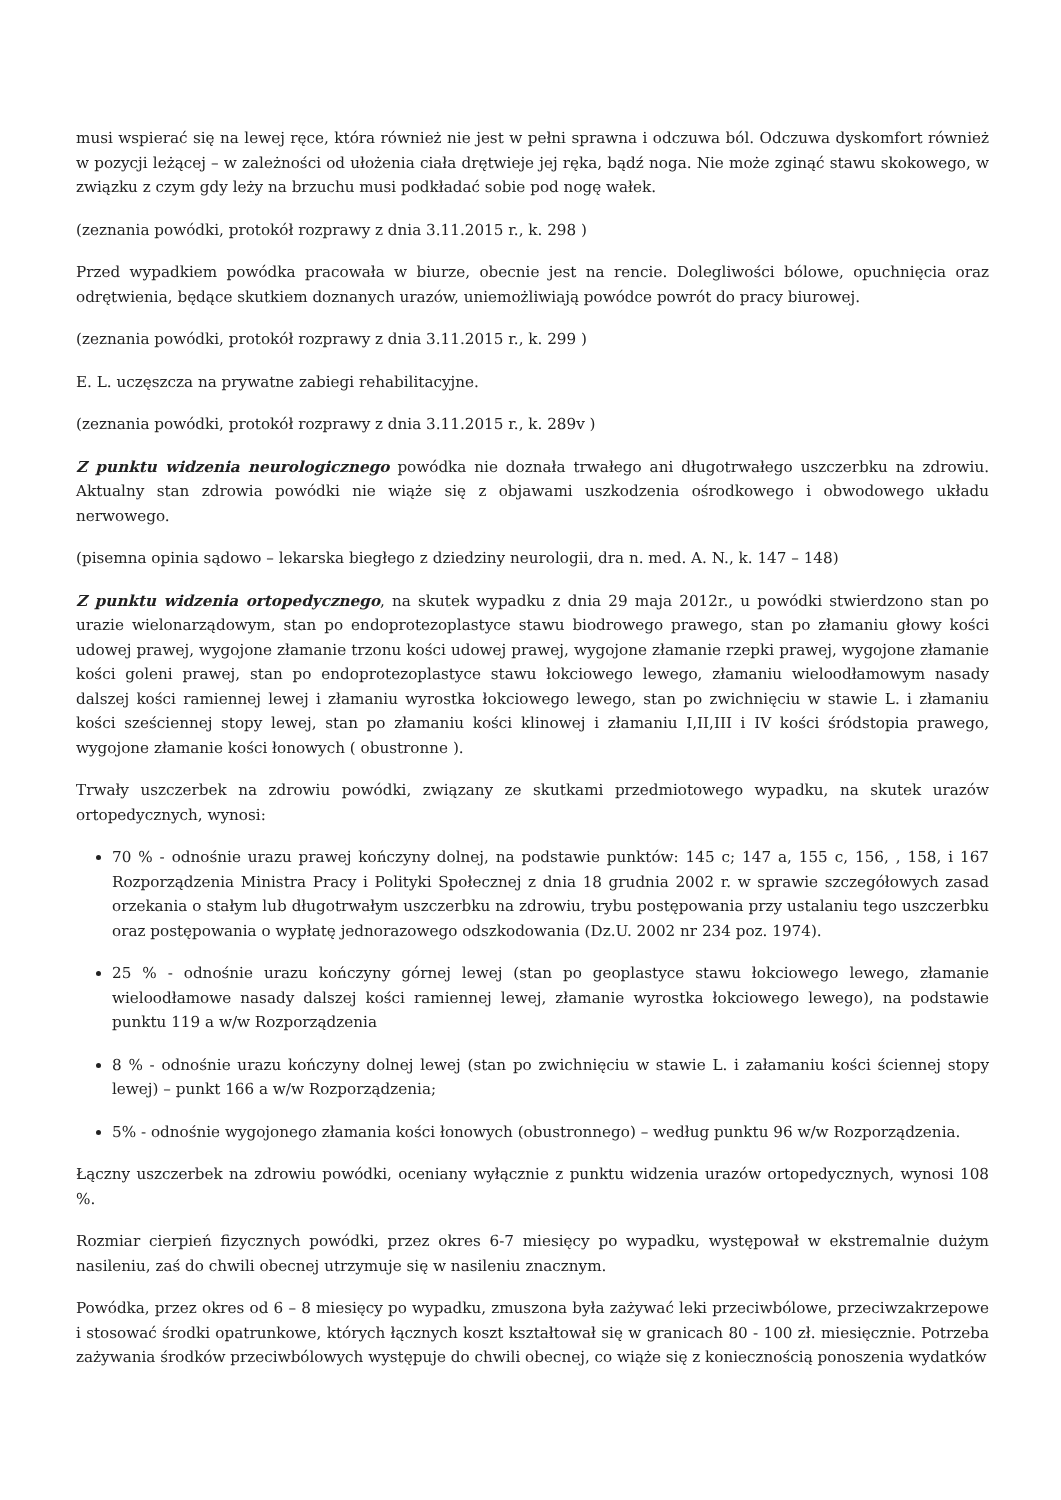musi wspierać się na lewej ręce, która również nie jest w pełni sprawna i odczuwa ból. Odczuwa dyskomfort również w pozycji leżącej – w zależności od ułożenia ciała drętwieje jej ręka, bądź noga. Nie może zginąć stawu skokowego, w związku z czym gdy leży na brzuchu musi podkładać sobie pod nogę wałek.
(zeznania powódki, protokół rozprawy z dnia 3.11.2015 r., k. 298 )
Przed wypadkiem powódka pracowała w biurze, obecnie jest na rencie. Dolegliwości bólowe, opuchnięcia oraz odrętwienia, będące skutkiem doznanych urazów, uniemożliwiają powódce powrót do pracy biurowej.
(zeznania powódki, protokół rozprawy z dnia 3.11.2015 r., k. 299 )
E. L. uczęszcza na prywatne zabiegi rehabilitacyjne.
(zeznania powódki, protokół rozprawy z dnia 3.11.2015 r., k. 289v )
Z punktu widzenia neurologicznego powódka nie doznała trwałego ani długotrwałego uszczerbku na zdrowiu. Aktualny stan zdrowia powódki nie wiąże się z objawami uszkodzenia ośrodkowego i obwodowego układu nerwowego.
(pisemna opinia sądowo – lekarska biegłego z dziedziny neurologii, dra n. med. A. N., k. 147 – 148)
Z punktu widzenia ortopedycznego, na skutek wypadku z dnia 29 maja 2012r., u powódki stwierdzono stan po urazie wielonarządowym, stan po endoprotezoplastyce stawu biodrowego prawego, stan po złamaniu głowy kości udowej prawej, wygojone złamanie trzonu kości udowej prawej, wygojone złamanie rzepki prawej, wygojone złamanie kości goleni prawej, stan po endoprotezoplastyce stawu łokciowego lewego, złamaniu wieloodłamowym nasady dalszej kości ramiennej lewej i złamaniu wyrostka łokciowego lewego, stan po zwichnięciu w stawie L. i złamaniu kości sześciennej stopy lewej, stan po złamaniu kości klinowej i złamaniu I,II,III i IV kości śródstopia prawego, wygojone złamanie kości łonowych ( obustronne ).
Trwały uszczerbek na zdrowiu powódki, związany ze skutkami przedmiotowego wypadku, na skutek urazów ortopedycznych, wynosi:
70 % - odnośnie urazu prawej kończyny dolnej, na podstawie punktów: 145 c; 147 a, 155 c, 156, , 158, i 167 Rozporządzenia Ministra Pracy i Polityki Społecznej z dnia 18 grudnia 2002 r. w sprawie szczegółowych zasad orzekania o stałym lub długotrwałym uszczerbku na zdrowiu, trybu postępowania przy ustalaniu tego uszczerbku oraz postępowania o wypłatę jednorazowego odszkodowania (Dz.U. 2002 nr 234 poz. 1974).
25 % - odnośnie urazu kończyny górnej lewej (stan po geoplastyce stawu łokciowego lewego, złamanie wieloodłamowe nasady dalszej kości ramiennej lewej, złamanie wyrostka łokciowego lewego), na podstawie punktu 119 a w/w Rozporządzenia
8 % - odnośnie urazu kończyny dolnej lewej (stan po zwichnięciu w stawie L. i załamaniu kości ściennej stopy lewej) – punkt 166 a w/w Rozporządzenia;
5% - odnośnie wygojonego złamania kości łonowych (obustronnego) – według punktu 96 w/w Rozporządzenia.
Łączny uszczerbek na zdrowiu powódki, oceniany wyłącznie z punktu widzenia urazów ortopedycznych, wynosi 108 %.
Rozmiar cierpień fizycznych powódki, przez okres 6-7 miesięcy po wypadku, występował w ekstremalnie dużym nasileniu, zaś do chwili obecnej utrzymuje się w nasileniu znacznym.
Powódka, przez okres od 6 – 8 miesięcy po wypadku, zmuszona była zażywać leki przeciwbólowe, przeciwzakrzepowe i stosować środki opatrunkowe, których łącznych koszt kształtował się w granicach 80 - 100 zł. miesięcznie. Potrzeba zażywania środków przeciwbólowych występuje do chwili obecnej, co wiąże się z koniecznością ponoszenia wydatków